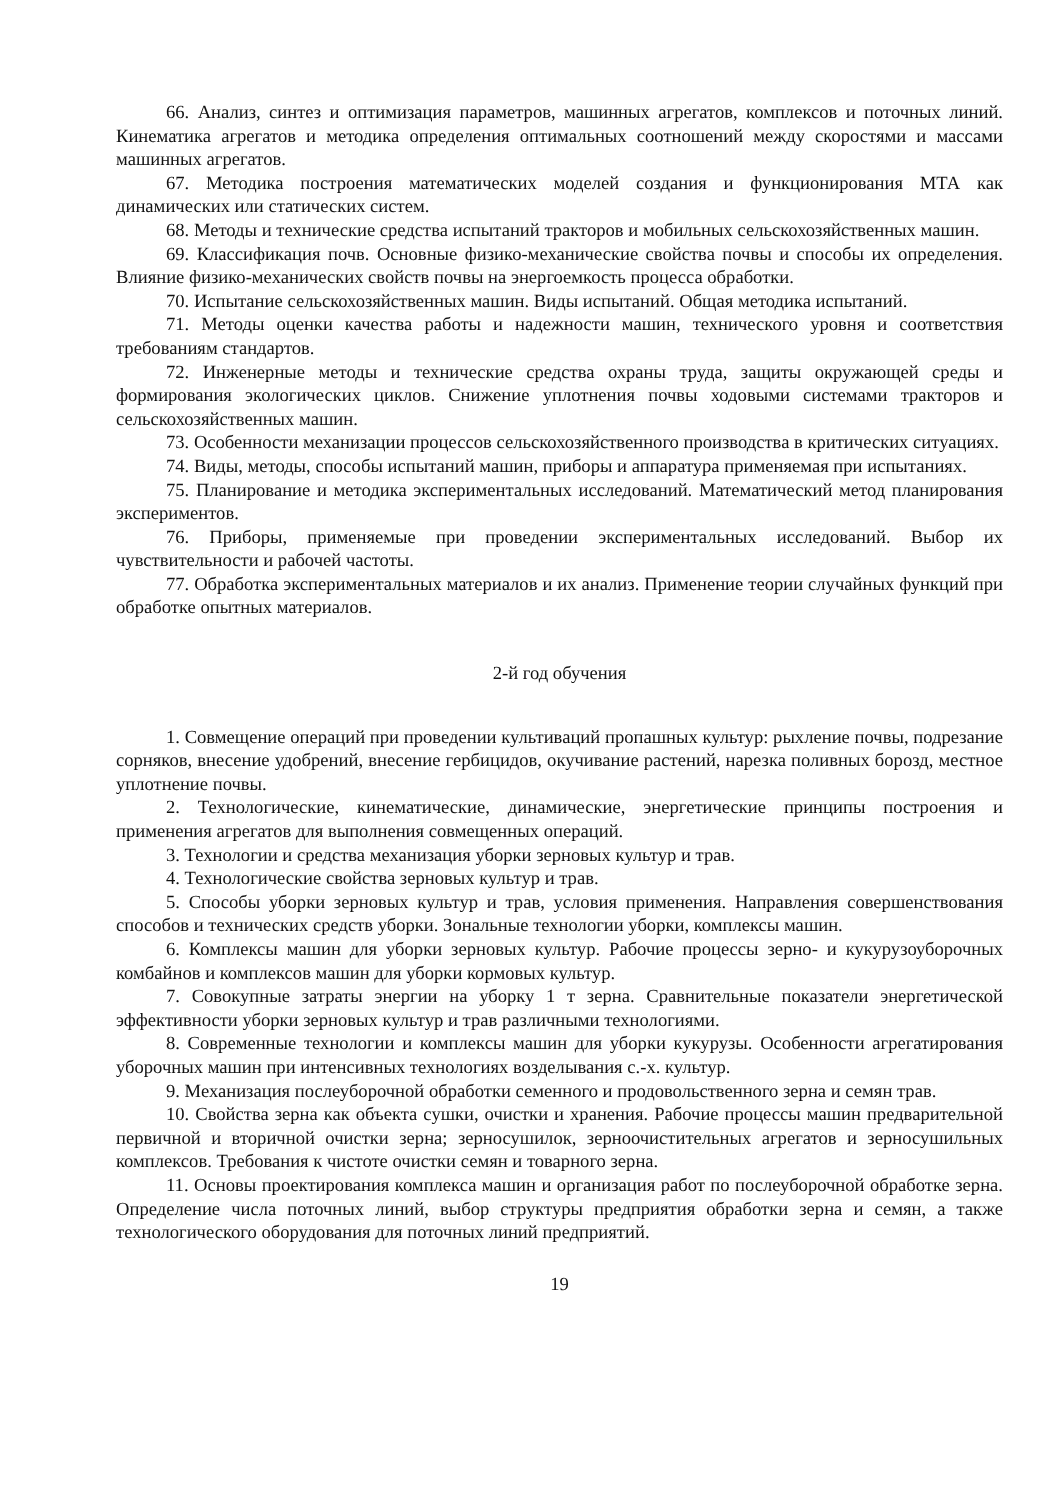66. Анализ, синтез и оптимизация параметров, машинных агрегатов, комплексов и поточных линий. Кинематика агрегатов и методика определения оптимальных соотношений между скоростями и массами машинных агрегатов.
67. Методика построения математических моделей создания и функционирования МТА как динамических или статических систем.
68. Методы и технические средства испытаний тракторов и мобильных сельскохозяйственных машин.
69. Классификация почв. Основные физико-механические свойства почвы и способы их определения. Влияние физико-механических свойств почвы на энергоемкость процесса обработки.
70. Испытание сельскохозяйственных машин. Виды испытаний. Общая методика испытаний.
71. Методы оценки качества работы и надежности машин, технического уровня и соответствия требованиям стандартов.
72. Инженерные методы и технические средства охраны труда, защиты окружающей среды и формирования экологических циклов. Снижение уплотнения почвы ходовыми системами тракторов и сельскохозяйственных машин.
73. Особенности механизации процессов сельскохозяйственного производства в критических ситуациях.
74. Виды, методы, способы испытаний машин, приборы и аппаратура применяемая при испытаниях.
75. Планирование и методика экспериментальных исследований. Математический метод планирования экспериментов.
76. Приборы, применяемые при проведении экспериментальных исследований. Выбор их чувствительности и рабочей частоты.
77. Обработка экспериментальных материалов и их анализ. Применение теории случайных функций при обработке опытных материалов.
2-й год обучения
1. Совмещение операций при проведении культиваций пропашных культур: рыхление почвы, подрезание сорняков, внесение удобрений, внесение гербицидов, окучивание растений, нарезка поливных борозд, местное уплотнение почвы.
2. Технологические, кинематические, динамические, энергетические принципы построения и применения агрегатов для выполнения совмещенных операций.
3. Технологии и средства механизация уборки зерновых культур и трав.
4. Технологические свойства зерновых культур и трав.
5. Способы уборки зерновых культур и трав, условия применения. Направления совершенствования способов и технических средств уборки. Зональные технологии уборки, комплексы машин.
6. Комплексы машин для уборки зерновых культур. Рабочие процессы зерно- и кукурузоуборочных комбайнов и комплексов машин для уборки кормовых культур.
7. Совокупные затраты энергии на уборку 1 т зерна. Сравнительные показатели энергетической эффективности уборки зерновых культур и трав различными технологиями.
8. Современные технологии и комплексы машин для уборки кукурузы. Особенности агрегатирования уборочных машин при интенсивных технологиях возделывания с.-х. культур.
9. Механизация послеуборочной обработки семенного и продовольственного зерна и семян трав.
10. Свойства зерна как объекта сушки, очистки и хранения. Рабочие процессы машин предварительной первичной и вторичной очистки зерна; зерносушилок, зерноочистительных агрегатов и зерносушильных комплексов. Требования к чистоте очистки семян и товарного зерна.
11. Основы проектирования комплекса машин и организация работ по послеуборочной обработке зерна. Определение числа поточных линий, выбор структуры предприятия обработки зерна и семян, а также технологического оборудования для поточных линий предприятий.
19